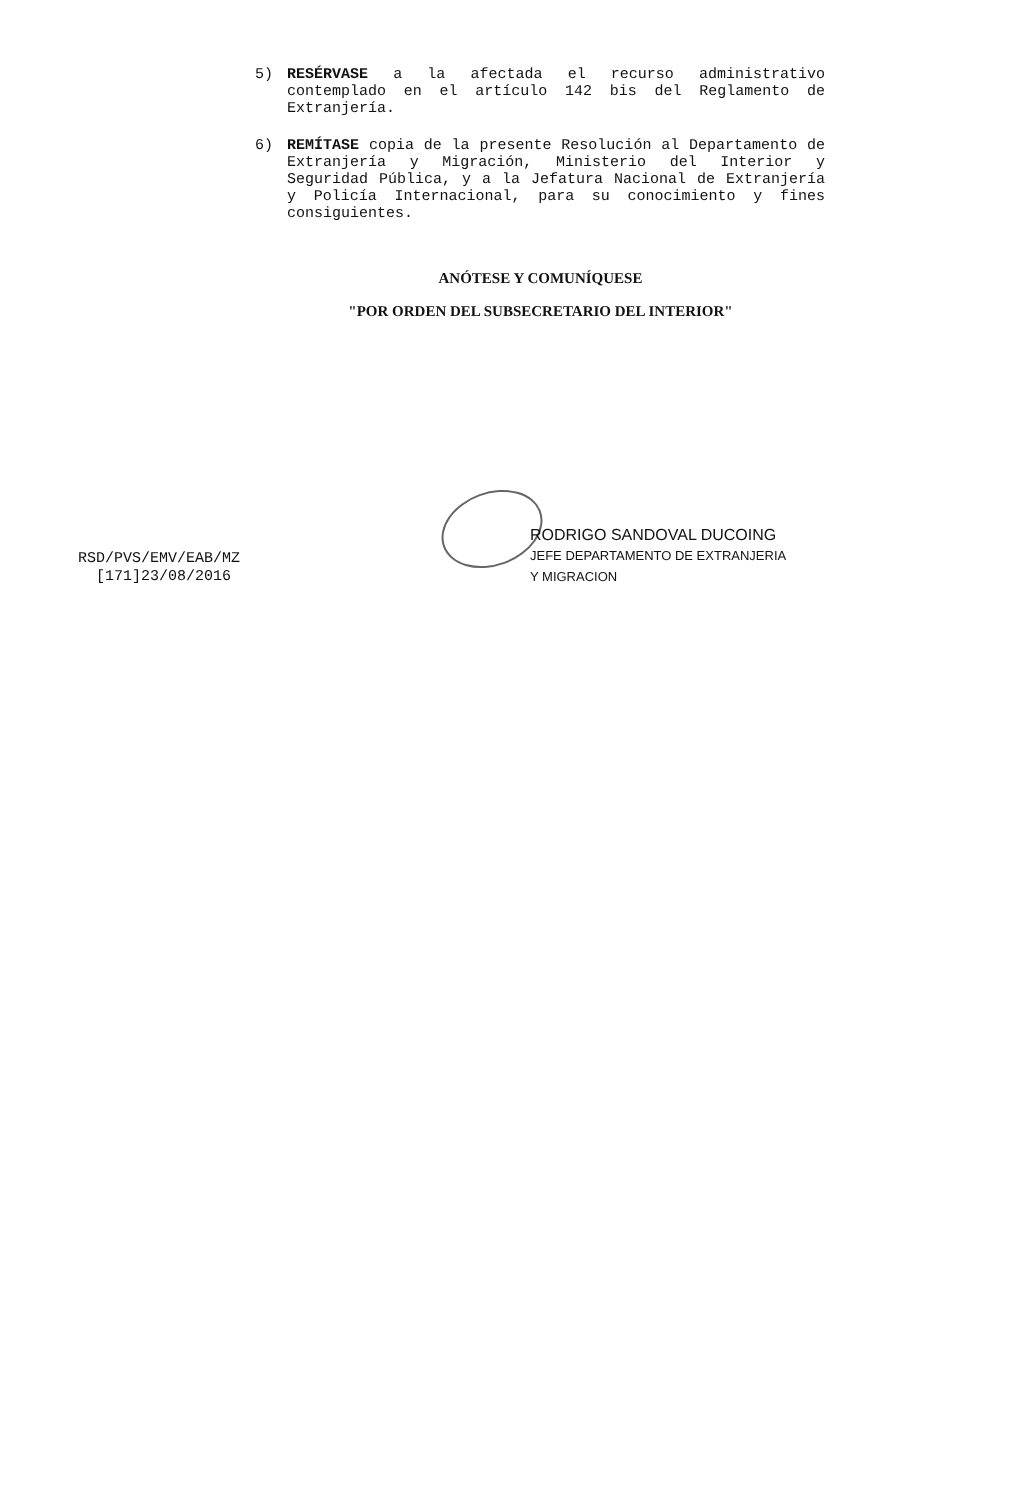5) RESÉRVASE a la afectada el recurso administrativo contemplado en el artículo 142 bis del Reglamento de Extranjería.
6) REMÍTASE copia de la presente Resolución al Departamento de Extranjería y Migración, Ministerio del Interior y Seguridad Pública, y a la Jefatura Nacional de Extranjería y Policía Internacional, para su conocimiento y fines consiguientes.
ANÓTESE Y COMUNÍQUESE
"POR ORDEN DEL SUBSECRETARIO DEL INTERIOR"
RODRIGO SANDOVAL DUCOING
JEFE DEPARTAMENTO DE EXTRANJERIA
Y MIGRACION
RSD/PVS/EMV/EAB/MZ
[171]23/08/2016